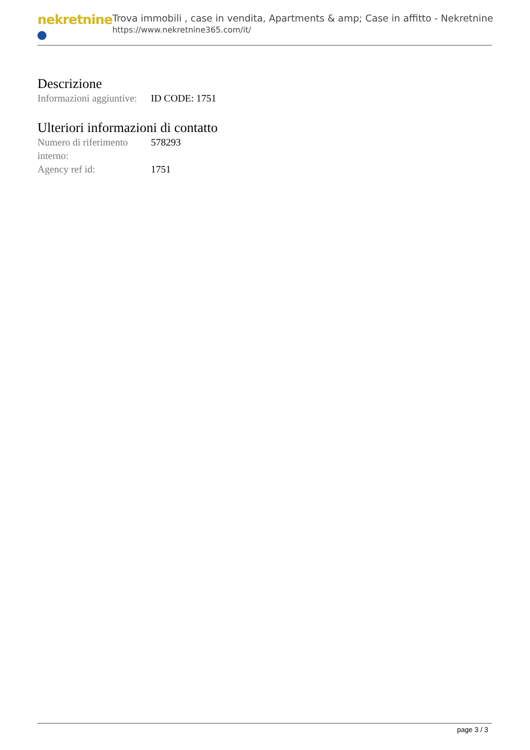nekretnine
Trova immobili , case in vendita, Apartments & amp; Case in affitto - Nekretnine
https://www.nekretnine365.com/it/
Descrizione
| Informazioni aggiuntive: | ID CODE: 1751 |
Ulteriori informazioni di contatto
| Numero di riferimento interno: | 578293 |
| Agency ref id: | 1751 |
page 3 / 3